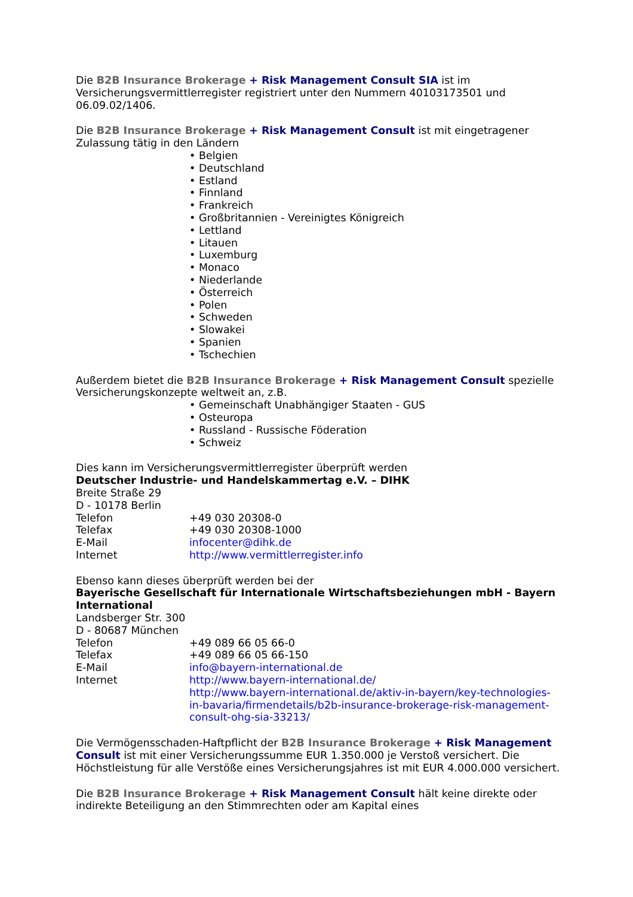Die B2B Insurance Brokerage + Risk Management Consult SIA ist im Versicherungsvermittlerregister registriert unter den Nummern 40103173501 und 06.09.02/1406.
Die B2B Insurance Brokerage + Risk Management Consult ist mit eingetragener Zulassung tätig in den Ländern
• Belgien
• Deutschland
• Estland
• Finnland
• Frankreich
• Großbritannien - Vereinigtes Königreich
• Lettland
• Litauen
• Luxemburg
• Monaco
• Niederlande
• Österreich
• Polen
• Schweden
• Slowakei
• Spanien
• Tschechien
Außerdem bietet die B2B Insurance Brokerage + Risk Management Consult spezielle Versicherungskonzepte weltweit an, z.B.
• Gemeinschaft Unabhängiger Staaten - GUS
• Osteuropa
• Russland - Russische Föderation
• Schweiz
Dies kann im Versicherungsvermittlerregister überprüft werden
Deutscher Industrie- und Handelskammertag e.V. – DIHK
Breite Straße 29
D - 10178 Berlin
Telefon +49 030 20308-0
Telefax +49 030 20308-1000
E-Mail infocenter@dihk.de
Internet http://www.vermittlerregister.info
Ebenso kann dieses überprüft werden bei der
Bayerische Gesellschaft für Internationale Wirtschaftsbeziehungen mbH - Bayern International
Landsberger Str. 300
D - 80687 München
Telefon +49 089 66 05 66-0
Telefax +49 089 66 05 66-150
E-Mail info@bayern-international.de
Internet http://www.bayern-international.de/
http://www.bayern-international.de/aktiv-in-bayern/key-technologies-in-bavaria/firmendetails/b2b-insurance-brokerage-risk-management-consult-ohg-sia-33213/
Die Vermögensschaden-Haftpflicht der B2B Insurance Brokerage + Risk Management Consult ist mit einer Versicherungssumme EUR 1.350.000 je Verstoß versichert. Die Höchstleistung für alle Verstöße eines Versicherungsjahres ist mit EUR 4.000.000 versichert.
Die B2B Insurance Brokerage + Risk Management Consult hält keine direkte oder indirekte Beteiligung an den Stimmrechten oder am Kapital eines